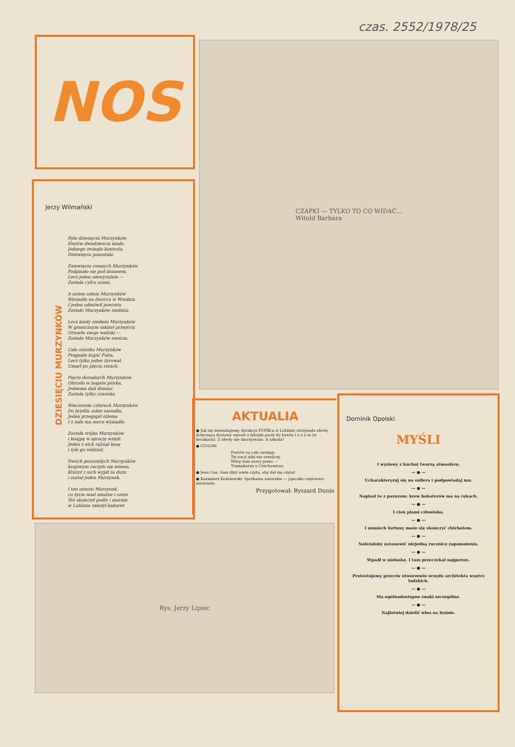czas. 2552/1978/25
NOS
CZAPKI — TYLKO TO CO WIDAĆ...
Witold Barbara
DZIESIĘCIU MURZYNKÓW
Jerzy Wilmański
Było dziesięciu Murzynków.
Etatów dwadzieścia miało.
Jednego zwinęła kontrola,
Dziewięciu pozostało.
Dziewięciu cwanych Murzynków
Podpisało się pod donosem,
Lecz jeden niewyraźnie —
Została cyfra osiem.
A zatem ośmiu Murzynków
Wysiadło na dworcu w Wiedniu
I jeden odmówił powrotu
Zostało Murzynków siedmiu.
Lecz kiedy siedmiu Murzynków
W granicznym takimś przejściu
Otwarło swoje walizki —
Zostało Murzynków sześciu.
Cała szóstka Murzynków
Pragnęła kupić Fiata,
Lecz tylko jeden żyrował.
Umarł po pięciu ratach.
Pięciu dorodnych Murzynków
Obrosło w bogate piórka,
Jednemu dali domiar,
Została tylko czwórka.
Wieczorem czterech Murzynków
Do brydża sobie zasiadło,
Jeden przegapił szlema
I z żalu mu serce wysiadło.
Została trójka Murzynków
i knajpę w ajencję wzięli.
Jeden z nich rąbnął kasę
i tyle go widzieli.
Dwóch pozostałych Murzynków
krajowym raczyło się winem,
Któryś z nich wypił za dużo
i został jeden Murzynek.
I ten ostatni Murzynek,
co życie miał smutne i szare
Też skończył podle i marnie:
w Lublinie założył kabaret.
AKTUALIA
● Jak się dowiadujemy, dyrekcja PUPIK-u w Lublinie otrzymała ofertę dotyczącą dostawy wprost z fabryki pasty do butów l u z e m (w beczkach). Z oferty nie skorzystano. A szkoda!
● CUGOW:
Poetów są całe zastępy,
Tej nacji nikt nie orzeliczy,
Witaj nam nowy poeto —
Trampkarzu u Czechowicza.
● Jean Cau: Sam zbyt wiele czyta, aby dał się czytać
● Kazimierz Koźniewski: Spotkania autorskie — jajeczko częściowo nieświeże.
Przygotował: Ryszard Dunin
Dominik Opolski
MYŚLI
I wyziewy z kuchni tworzą atmosferę.
— ● —
Ucharakteryzuj się na suflera i podpowiadaj mu.
— ● —
Napisał to z pazurem: krew bohaterów ma na rękach.
— ● —
I cień plami człowieka.
— ● —
I uśmiech fortuny może się skończyć chichotem.
— ● —
Należałoby ustanowić niejedną rocznicę zapomnienia.
— ● —
Wpadł w niełaskę. I tam przeczekał najgorsze.
— ● —
Protestujemy przeciw utworzeniu urzędu architekta wnętrz ludzkich.
— ● —
Ma ogólnodostępne znaki szczególne.
— ● —
Najłatwiej dzielić włos na łysinie.
Rys. Jerzy Lipiec